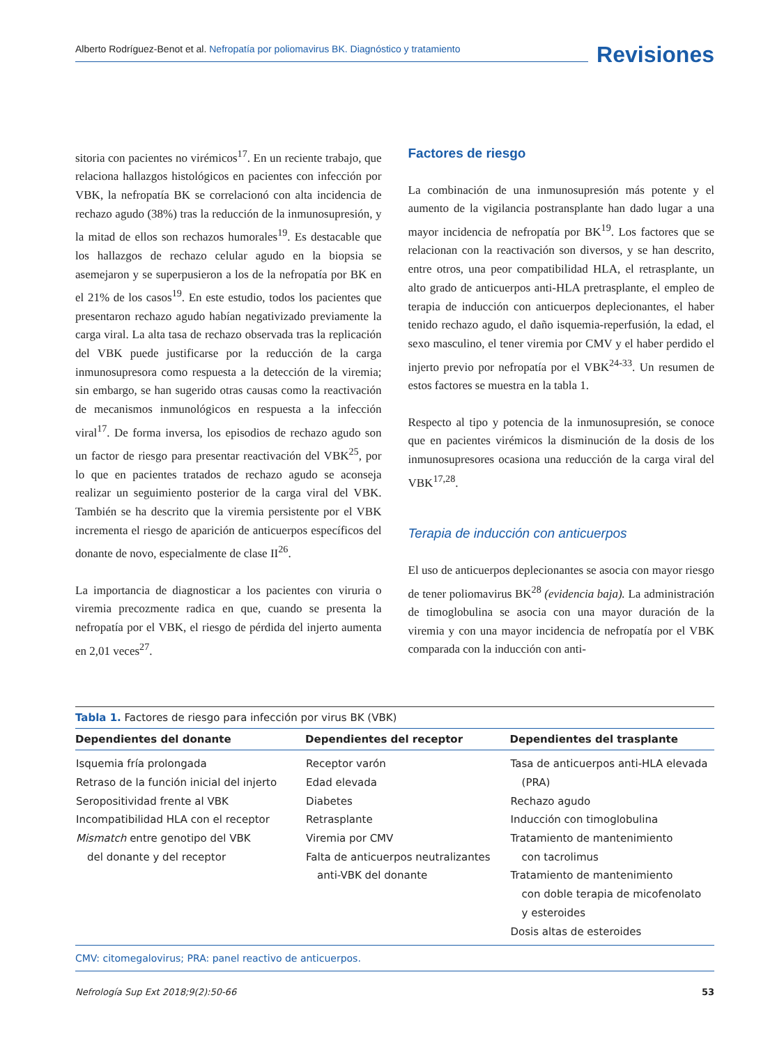Alberto Rodríguez-Benot et al. Nefropatía por poliomavirus BK. Diagnóstico y tratamiento
Revisiones
sitoria con pacientes no virémicos<sup>17</sup>. En un reciente trabajo, que relaciona hallazgos histológicos en pacientes con infección por VBK, la nefropatía BK se correlacionó con alta incidencia de rechazo agudo (38%) tras la reducción de la inmunosupresión, y la mitad de ellos son rechazos humorales<sup>19</sup>. Es destacable que los hallazgos de rechazo celular agudo en la biopsia se asemejaron y se superpusieron a los de la nefropatía por BK en el 21% de los casos<sup>19</sup>. En este estudio, todos los pacientes que presentaron rechazo agudo habían negativizado previamente la carga viral. La alta tasa de rechazo observada tras la replicación del VBK puede justificarse por la reducción de la carga inmunosupresora como respuesta a la detección de la viremia; sin embargo, se han sugerido otras causas como la reactivación de mecanismos inmunológicos en respuesta a la infección viral<sup>17</sup>. De forma inversa, los episodios de rechazo agudo son un factor de riesgo para presentar reactivación del VBK<sup>25</sup>, por lo que en pacientes tratados de rechazo agudo se aconseja realizar un seguimiento posterior de la carga viral del VBK. También se ha descrito que la viremia persistente por el VBK incrementa el riesgo de aparición de anticuerpos específicos del donante de novo, especialmente de clase II<sup>26</sup>.
La importancia de diagnosticar a los pacientes con viruria o viremia precozmente radica en que, cuando se presenta la nefropatía por el VBK, el riesgo de pérdida del injerto aumenta en 2,01 veces<sup>27</sup>.
Factores de riesgo
La combinación de una inmunosupresión más potente y el aumento de la vigilancia postransplante han dado lugar a una mayor incidencia de nefropatía por BK<sup>19</sup>. Los factores que se relacionan con la reactivación son diversos, y se han descrito, entre otros, una peor compatibilidad HLA, el retrasplante, un alto grado de anticuerpos anti-HLA pretrasplante, el empleo de terapia de inducción con anticuerpos deplecionantes, el haber tenido rechazo agudo, el daño isquemia-reperfusión, la edad, el sexo masculino, el tener viremia por CMV y el haber perdido el injerto previo por nefropatía por el VBK<sup>24-33</sup>. Un resumen de estos factores se muestra en la tabla 1.
Respecto al tipo y potencia de la inmunosupresión, se conoce que en pacientes virémicos la disminución de la dosis de los inmunosupresores ocasiona una reducción de la carga viral del VBK<sup>17,28</sup>.
Terapia de inducción con anticuerpos
El uso de anticuerpos deplecionantes se asocia con mayor riesgo de tener poliomavirus BK<sup>28</sup> (evidencia baja). La administración de timoglobulina se asocia con una mayor duración de la viremia y con una mayor incidencia de nefropatía por el VBK comparada con la inducción con anti-
Tabla 1. Factores de riesgo para infección por virus BK (VBK)
| Dependientes del donante | Dependientes del receptor | Dependientes del trasplante |
| --- | --- | --- |
| Isquemia fría prolongada Retraso de la función inicial del injerto Seropositividad frente al VBK Incompatibilidad HLA con el receptor Mismatch entre genotipo del VBK del donante y del receptor | Receptor varón Edad elevada Diabetes Retrasplante Viremia por CMV Falta de anticuerpos neutralizantes anti-VBK del donante | Tasa de anticuerpos anti-HLA elevada (PRA) Rechazo agudo Inducción con timoglobulina Tratamiento de mantenimiento con tacrolimus Tratamiento de mantenimiento con doble terapia de micofenolato y esteroides Dosis altas de esteroides |
CMV: citomegalovirus; PRA: panel reactivo de anticuerpos.
Nefrología Sup Ext 2018;9(2):50-66 53